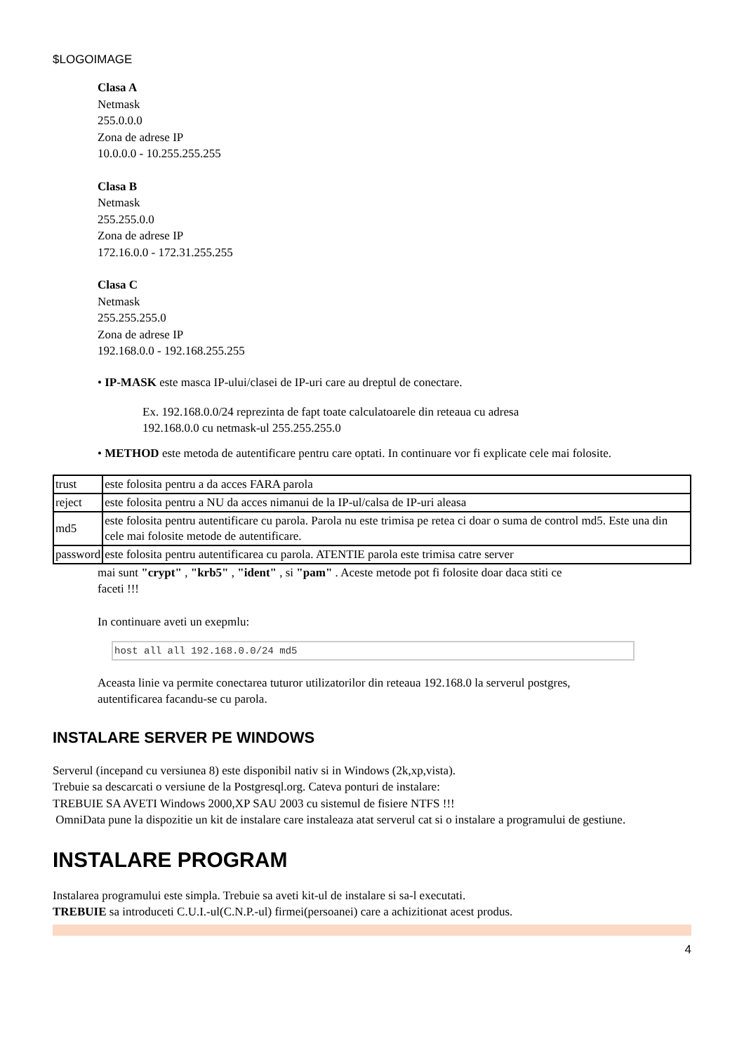$LOGOIMAGE
Clasa A
Netmask
255.0.0.0
Zona de adrese IP
10.0.0.0 - 10.255.255.255
Clasa B
Netmask
255.255.0.0
Zona de adrese IP
172.16.0.0 - 172.31.255.255
Clasa C
Netmask
255.255.255.0
Zona de adrese IP
192.168.0.0 - 192.168.255.255
• IP-MASK este masca IP-ului/clasei de IP-uri care au dreptul de conectare.
Ex. 192.168.0.0/24 reprezinta de fapt toate calculatoarele din reteaua cu adresa
192.168.0.0 cu netmask-ul 255.255.255.0
• METHOD este metoda de autentificare pentru care optati. In continuare vor fi explicate cele mai folosite.
| trust | este folosita pentru a da acces FARA parola |
| reject | este folosita pentru a NU da acces nimanui de la IP-ul/calsa de IP-uri aleasa |
| md5 | este folosita pentru autentificare cu parola. Parola nu este trimisa pe retea ci doar o suma de control md5. Este una din cele mai folosite metode de autentificare. |
| password | este folosita pentru autentificarea cu parola. ATENTIE parola este trimisa catre server |
mai sunt "crypt" , "krb5" , "ident" , si "pam" . Aceste metode pot fi folosite doar daca stiti ce
faceti !!!
In continuare aveti un exepmlu:
host all all 192.168.0.0/24 md5
Aceasta linie va permite conectarea tuturor utilizatorilor din reteaua 192.168.0 la serverul postgres,
autentificarea facandu-se cu parola.
INSTALARE SERVER PE WINDOWS
Serverul (incepand cu versiunea 8) este disponibil nativ si in Windows (2k,xp,vista).
Trebuie sa descarcati o versiune de la Postgresql.org. Cateva ponturi de instalare:
TREBUIE SA AVETI Windows 2000,XP SAU 2003 cu sistemul de fisiere NTFS !!!
OmniData pune la dispozitie un kit de instalare care instaleaza atat serverul cat si o instalare a programului de gestiune.
INSTALARE PROGRAM
Instalarea programului este simpla. Trebuie sa aveti kit-ul de instalare si sa-l executati.
TREBUIE sa introduceti C.U.I.-ul(C.N.P.-ul) firmei(persoanei) care a achizitionat acest produs.
4